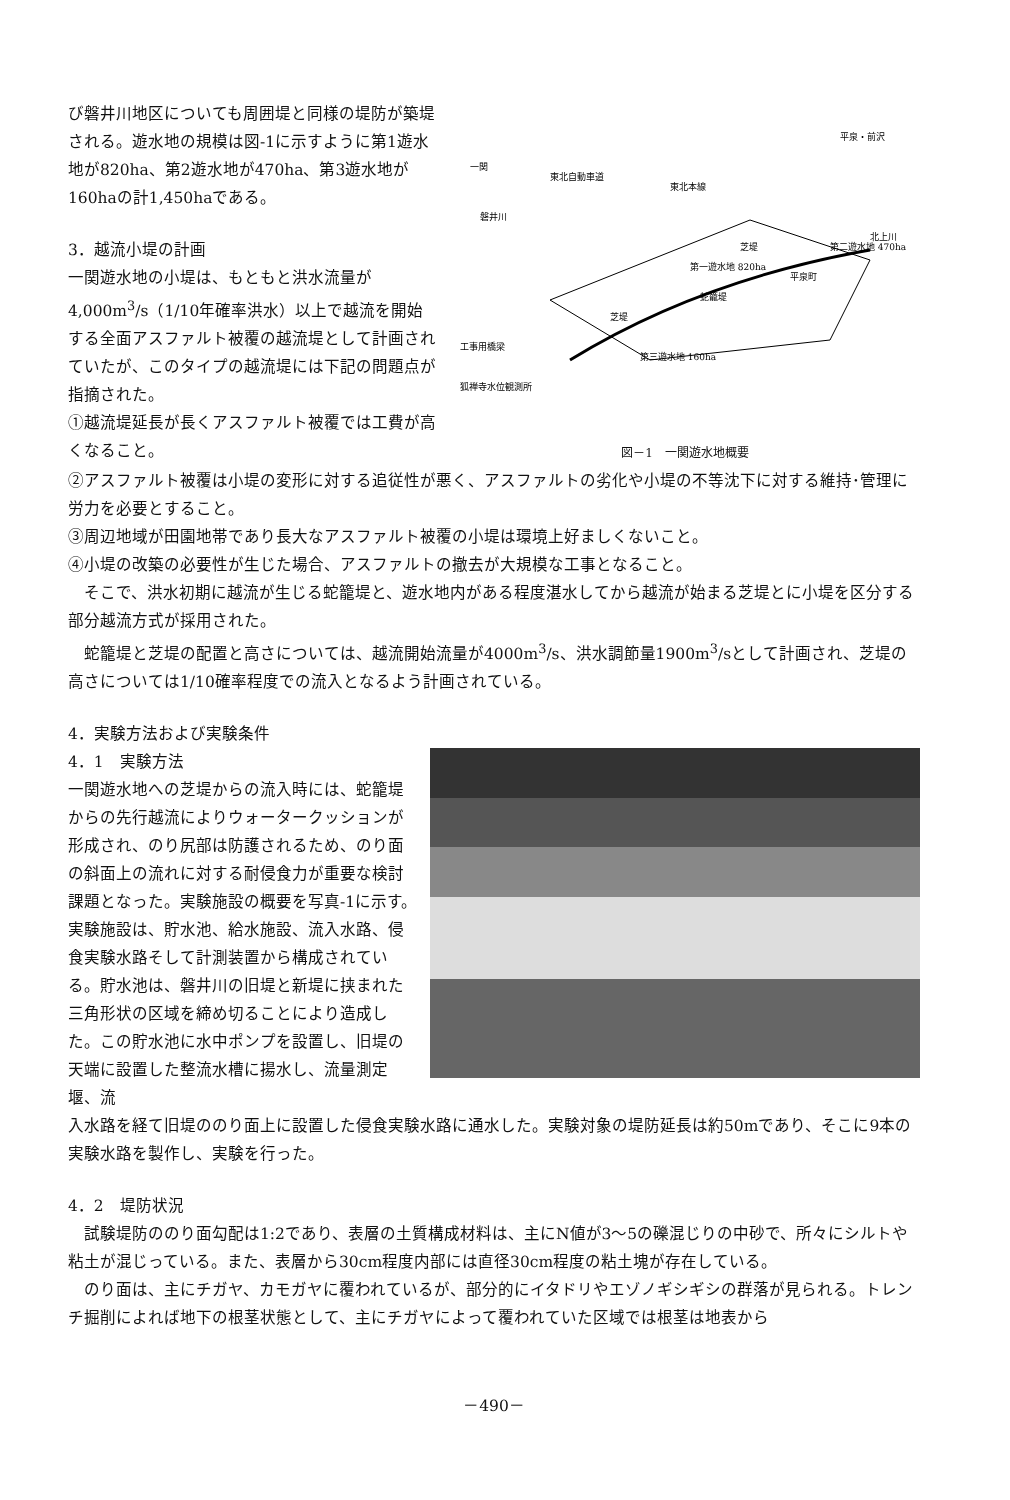び磐井川地区についても周囲堤と同様の堤防が築堤される。遊水地の規模は図-1に示すように第1遊水地が820ha、第2遊水地が470ha、第3遊水地が160haの計1,450haである。
3．越流小堤の計画
一関遊水地の小堤は、もともと洪水流量が4,000m<sup>3</sup>/s（1/10年確率洪水）以上で越流を開始する全面アスファルト被覆の越流堤として計画されていたが、このタイプの越流堤には下記の問題点が指摘された。
①越流堤延長が長くアスファルト被覆では工費が高くなること。
第一遊水地 820ha
第二遊水地 470ha
第三遊水地 160ha
一関
東北自動車道
東北本線
北上川
平泉・前沢
工事用橋梁
狐禅寺水位観測所
蛇籠堤
平泉町
芝堤
芝堤
磐井川
図－1　一関遊水地概要
②アスファルト被覆は小堤の変形に対する追従性が悪く、アスファルトの劣化や小堤の不等沈下に対する維持･管理に労力を必要とすること。
③周辺地域が田園地帯であり長大なアスファルト被覆の小堤は環境上好ましくないこと。
④小堤の改築の必要性が生じた場合、アスファルトの撤去が大規模な工事となること。
　そこで、洪水初期に越流が生じる蛇籠堤と、遊水地内がある程度湛水してから越流が始まる芝堤とに小堤を区分する部分越流方式が採用された。
　蛇籠堤と芝堤の配置と高さについては、越流開始流量が4000m<sup>3</sup>/s、洪水調節量1900m<sup>3</sup>/sとして計画され、芝堤の高さについては1/10確率程度での流入となるよう計画されている。
4．実験方法および実験条件
4．1　実験方法
一関遊水地への芝堤からの流入時には、蛇籠堤からの先行越流によりウォータークッションが形成され、のり尻部は防護されるため、のり面の斜面上の流れに対する耐侵食力が重要な検討課題となった。実験施設の概要を写真-1に示す。実験施設は、貯水池、給水施設、流入水路、侵食実験水路そして計測装置から構成されている。貯水池は、磐井川の旧堤と新堤に挟まれた三角形状の区域を締め切ることにより造成した。この貯水池に水中ポンプを設置し、旧堤の天端に設置した整流水槽に揚水し、流量測定堰、流
入水路を経て旧堤ののり面上に設置した侵食実験水路に通水した。実験対象の堤防延長は約50mであり、そこに9本の実験水路を製作し、実験を行った。
4．2　堤防状況
　試験堤防ののり面勾配は1:2であり、表層の土質構成材料は、主にN値が3～5の礫混じりの中砂で、所々にシルトや粘土が混じっている。また、表層から30cm程度内部には直径30cm程度の粘土塊が存在している。
　のり面は、主にチガヤ、カモガヤに覆われているが、部分的にイタドリやエゾノギシギシの群落が見られる。トレンチ掘削によれば地下の根茎状態として、主にチガヤによって覆われていた区域では根茎は地表から
－490－